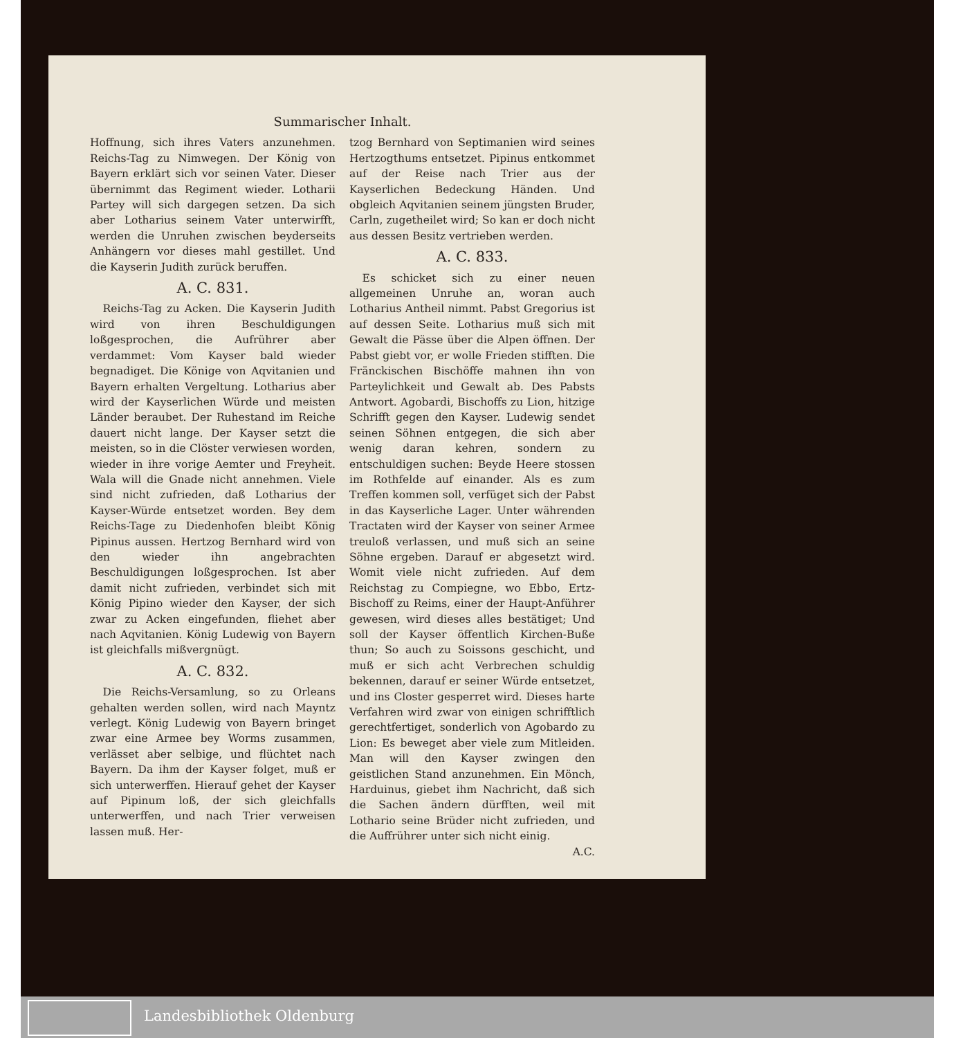Summarischer Inhalt.
Hoffnung, sich ihres Vaters anzunehmen. Reichs-Tag zu Nimwegen. Der König von Bayern erklärt sich vor seinen Vater. Dieser übernimmt das Regiment wieder. Lotharii Partey will sich dargegen setzen. Da sich aber Lotharius seinem Vater unterwirfft, werden die Unruhen zwischen beyderseits Anhängern vor dieses mahl gestillet. Und die Kayserin Judith zurück beruffen.
A. C. 831.
Reichs-Tag zu Acken. Die Kayserin Judith wird von ihren Beschuldigungen loßgesprochen, die Aufrührer aber verdammet: Vom Kayser bald wieder begnadiget. Die Könige von Aqvitanien und Bayern erhalten Vergeltung. Lotharius aber wird der Kayserlichen Würde und meisten Länder beraubet. Der Ruhestand im Reiche dauert nicht lange. Der Kayser setzt die meisten, so in die Clöster verwiesen worden, wieder in ihre vorige Aemter und Freyheit. Wala will die Gnade nicht annehmen. Viele sind nicht zufrieden, daß Lotharius der Kayser-Würde entsetzet worden. Bey dem Reichs-Tage zu Diedenhofen bleibt König Pipinus aussen. Hertzog Bernhard wird von den wieder ihn angebrachten Beschuldigungen loßgesprochen. Ist aber damit nicht zufrieden, verbindet sich mit König Pipino wieder den Kayser, der sich zwar zu Acken eingefunden, fliehet aber nach Aqvitanien. König Ludewig von Bayern ist gleichfalls mißvergnügt.
A. C. 832.
Die Reichs-Versamlung, so zu Orleans gehalten werden sollen, wird nach Mayntz verlegt. König Ludewig von Bayern bringet zwar eine Armee bey Worms zusammen, verlässet aber selbige, und flüchtet nach Bayern. Da ihm der Kayser folget, muß er sich unterwerffen. Hierauf gehet der Kayser auf Pipinum loß, der sich gleichfalls unterwerffen, und nach Trier verweisen lassen muß. Her-
tzog Bernhard von Septimanien wird seines Hertzogthums entsetzet. Pipinus entkommet auf der Reise nach Trier aus der Kayserlichen Bedeckung Händen. Und obgleich Aqvitanien seinem jüngsten Bruder, Carln, zugetheilet wird; So kan er doch nicht aus dessen Besitz vertrieben werden.
A. C. 833.
Es schicket sich zu einer neuen allgemeinen Unruhe an, woran auch Lotharius Antheil nimmt. Pabst Gregorius ist auf dessen Seite. Lotharius muß sich mit Gewalt die Pässe über die Alpen öffnen. Der Pabst giebt vor, er wolle Frieden stifften. Die Fränckischen Bischöffe mahnen ihn von Parteylichkeit und Gewalt ab. Des Pabsts Antwort. Agobardi, Bischoffs zu Lion, hitzige Schrifft gegen den Kayser. Ludewig sendet seinen Söhnen entgegen, die sich aber wenig daran kehren, sondern zu entschuldigen suchen: Beyde Heere stossen im Rothfelde auf einander. Als es zum Treffen kommen soll, verfüget sich der Pabst in das Kayserliche Lager. Unter währenden Tractaten wird der Kayser von seiner Armee treuloß verlassen, und muß sich an seine Söhne ergeben. Darauf er abgesetzt wird. Womit viele nicht zufrieden. Auf dem Reichstag zu Compiegne, wo Ebbo, Ertz-Bischoff zu Reims, einer der Haupt-Anführer gewesen, wird dieses alles bestätiget; Und soll der Kayser öffentlich Kirchen-Buße thun; So auch zu Soissons geschicht, und muß er sich acht Verbrechen schuldig bekennen, darauf er seiner Würde entsetzet, und ins Closter gesperret wird. Dieses harte Verfahren wird zwar von einigen schrifftlich gerechtfertiget, sonderlich von Agobardo zu Lion: Es beweget aber viele zum Mitleiden. Man will den Kayser zwingen den geistlichen Stand anzunehmen. Ein Mönch, Harduinus, giebet ihm Nachricht, daß sich die Sachen ändern dürfften, weil mit Lothario seine Brüder nicht zufrieden, und die Auffrührer unter sich nicht einig.
A.C.
Landesbibliothek Oldenburg